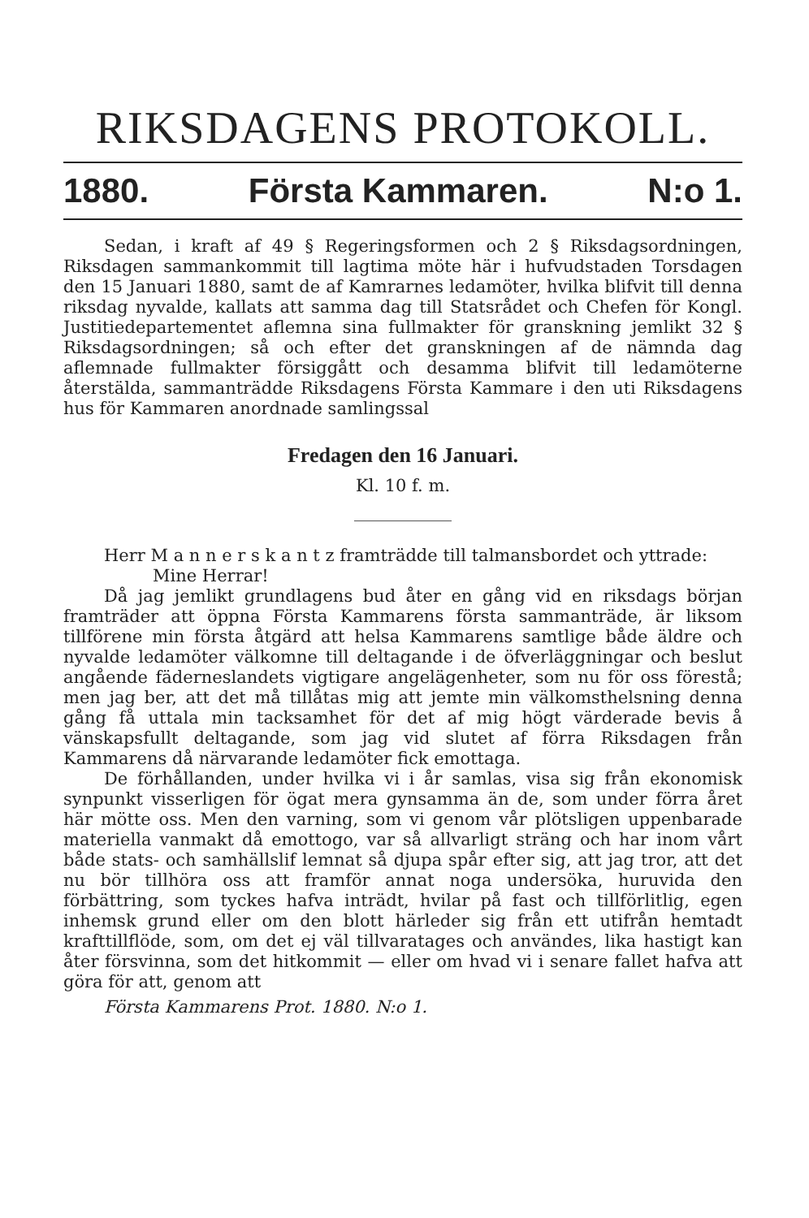RIKSDAGENS PROTOKOLL.
1880. Första Kammaren. N:o 1.
Sedan, i kraft af 49 § Regeringsformen och 2 § Riksdagsordningen, Riksdagen sammankommit till lagtima möte här i hufvudstaden Torsdagen den 15 Januari 1880, samt de af Kamrarnes ledamöter, hvilka blifvit till denna riksdag nyvalde, kallats att samma dag till Statsrådet och Chefen för Kongl. Justitiedepartementet aflemna sina fullmakter för granskning jemlikt 32 § Riksdagsordningen; så och efter det granskningen af de nämnda dag aflemnade fullmakter försiggått och desamma blifvit till ledamöterne återstälda, sammanträdde Riksdagens Första Kammare i den uti Riksdagens hus för Kammaren anordnade samlingssal
Fredagen den 16 Januari.
Kl. 10 f. m.
Herr M a n n e r s k a n t z framträdde till talmansbordet och yttrade:
Mine Herrar!
Då jag jemlikt grundlagens bud åter en gång vid en riksdags början framträder att öppna Första Kammarens första sammanträde, är liksom tillförene min första åtgärd att helsa Kammarens samtlige både äldre och nyvalde ledamöter välkomne till deltagande i de öfverläggningar och beslut angående fäderneslandets vigtigare angelägenheter, som nu för oss förestå; men jag ber, att det må tillåtas mig att jemte min välkomsthelsning denna gång få uttala min tacksamhet för det af mig högt värderade bevis å vänskapsfullt deltagande, som jag vid slutet af förra Riksdagen från Kammarens då närvarande ledamöter fick emottaga.
De förhållanden, under hvilka vi i år samlas, visa sig från ekonomisk synpunkt visserligen för ögat mera gynsamma än de, som under förra året här mötte oss. Men den varning, som vi genom vår plötsligen uppenbarade materiella vanmakt då emottogo, var så allvarligt sträng och har inom vårt både stats- och samhällslif lemnat så djupa spår efter sig, att jag tror, att det nu bör tillhöra oss att framför annat noga undersöka, huruvida den förbättring, som tyckes hafva inträdt, hvilar på fast och tillförlitlig, egen inhemsk grund eller om den blott härleder sig från ett utifrån hemtadt krafttillflöde, som, om det ej väl tillvaratages och användes, lika hastigt kan åter försvinna, som det hitkommit — eller om hvad vi i senare fallet hafva att göra för att, genom att
Första Kammarens Prot. 1880. N:o 1.